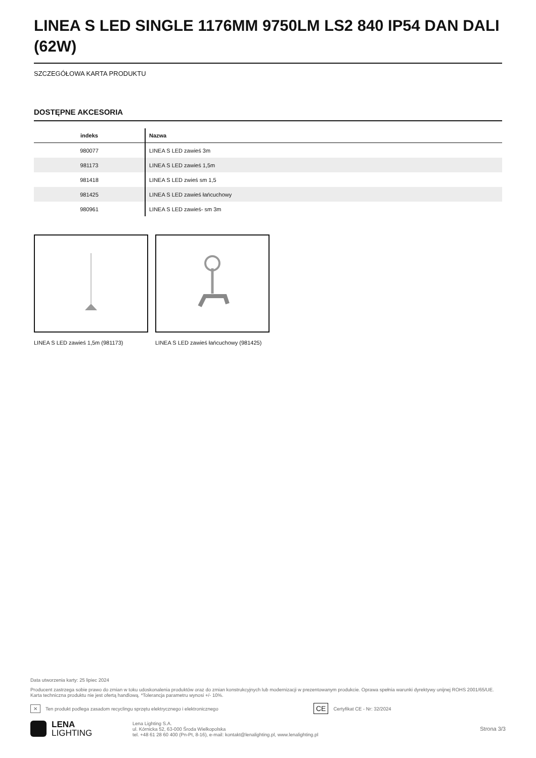LINEA S LED SINGLE 1176MM 9750LM LS2 840 IP54 DAN DALI (62W)
SZCZEGÓŁOWA KARTA PRODUKTU
DOSTĘPNE AKCESORIA
| indeks | Nazwa |
| --- | --- |
| 980077 | LINEA S LED zawieś 3m |
| 981173 | LINEA S LED zawieś 1,5m |
| 981418 | LINEA S LED zwieś sm 1,5 |
| 981425 | LINEA S LED zawieś łańcuchowy |
| 980961 | LINEA S LED zawieś- sm 3m |
LINEA S LED zawieś 1,5m (981173) LINEA S LED zawieś łańcuchowy (981425)
Data utworzenia karty: 25 lipiec 2024
Producent zastrzega sobie prawo do zmian w toku udoskonalenia produktów oraz do zmian konstrukcyjnych lub modernizacji w prezentowanym produkcie. Oprawa spełnia warunki dyrektywy unijnej ROHS 2001/65/UE. Karta techniczna produktu nie jest ofertą handlową. *Tolerancja parametru wynosi +/- 10%.
✕ Ten produkt podlega zasadom recyclingu sprzętu elektrycznego i elektronicznego CE Certyfikat CE - Nr: 32/2024
LENA
LIGHTING Lena Lighting S.A.
ul. Kórnicka 52, 63-000 Środa Wielkopolska
tel. +48 61 28 60 400 (Pn-Pt, 8-16), e-mail: kontakt@lenalighting.pl, www.lenalighting.pl Strona 3/3